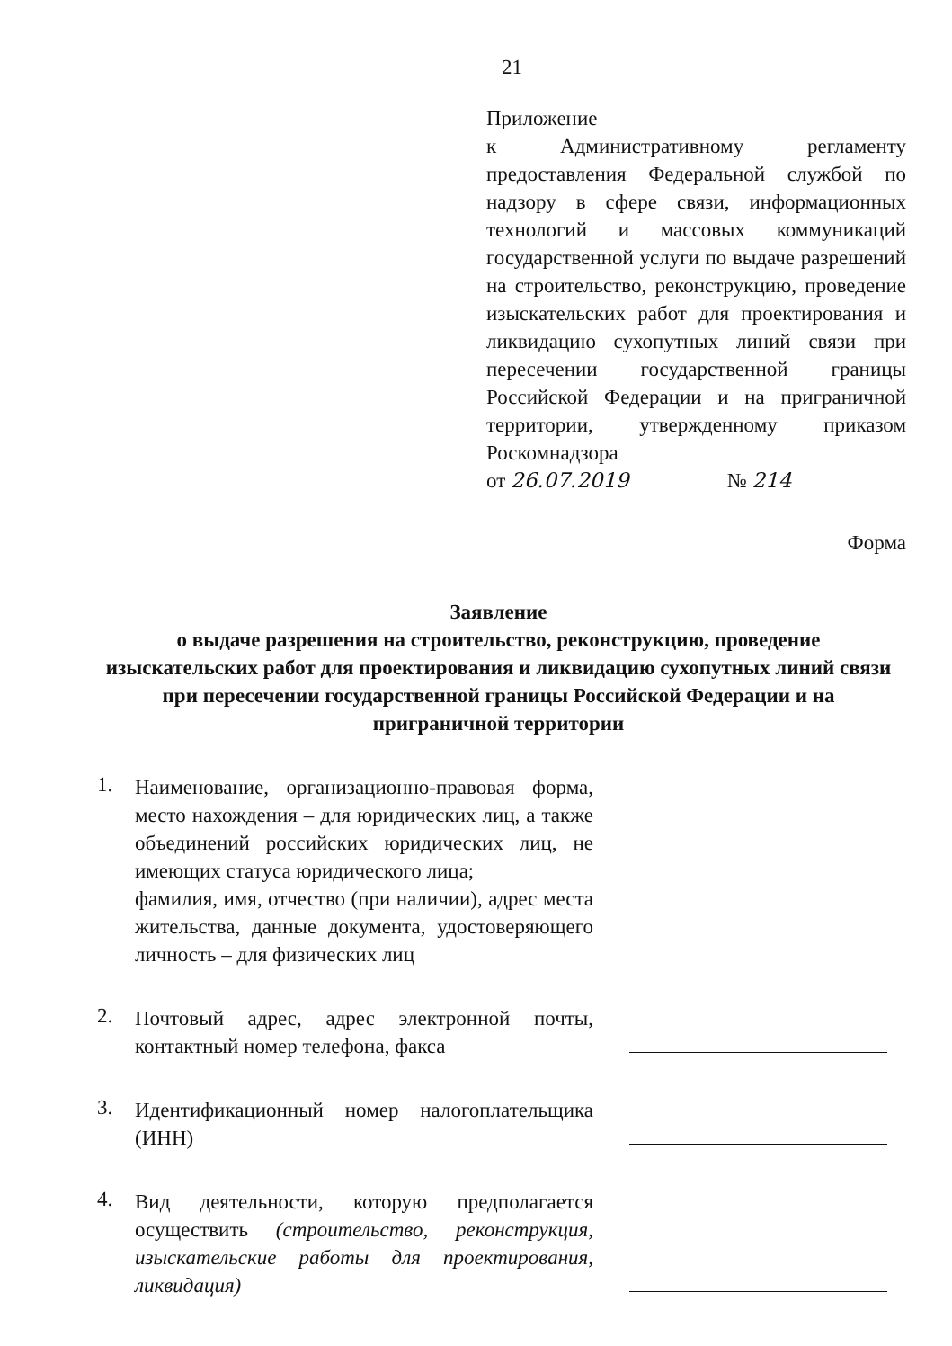21
Приложение
к Административному регламенту предоставления Федеральной службой по надзору в сфере связи, информационных технологий и массовых коммуникаций государственной услуги по выдаче разрешений на строительство, реконструкцию, проведение изыскательских работ для проектирования и ликвидацию сухопутных линий связи при пересечении государственной границы Российской Федерации и на приграничной территории, утвержденному приказом Роскомнадзора
от 26.07.2019 № 214
Форма
Заявление
о выдаче разрешения на строительство, реконструкцию, проведение изыскательских работ для проектирования и ликвидацию сухопутных линий связи при пересечении государственной границы Российской Федерации и на приграничной территории
1.
Наименование, организационно-правовая форма, место нахождения – для юридических лиц, а также объединений российских юридических лиц, не имеющих статуса юридического лица;
фамилия, имя, отчество (при наличии), адрес места жительства, данные документа, удостоверяющего личность – для физических лиц
2.
Почтовый адрес, адрес электронной почты, контактный номер телефона, факса
3.
Идентификационный номер налогоплательщика (ИНН)
4.
Вид деятельности, которую предполагается осуществить (строительство, реконструкция, изыскательские работы для проектирования, ликвидация)